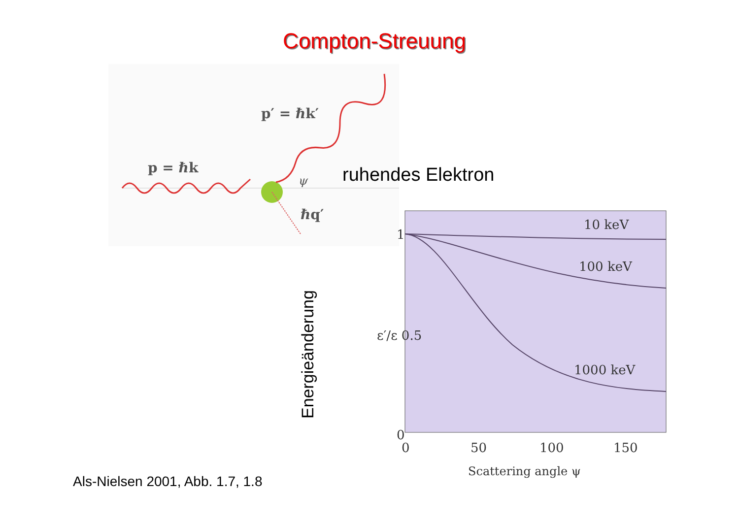Compton-Streuung
p = ℏk
p′ = ℏk′
ψ
ℏq′
ruhendes Elektron
Energieänderung
10 keV
100 keV
1000 keV
1
ε′/ε 0.5
0
0
50
100
150
Scattering angle ψ
Als-Nielsen 2001, Abb. 1.7, 1.8